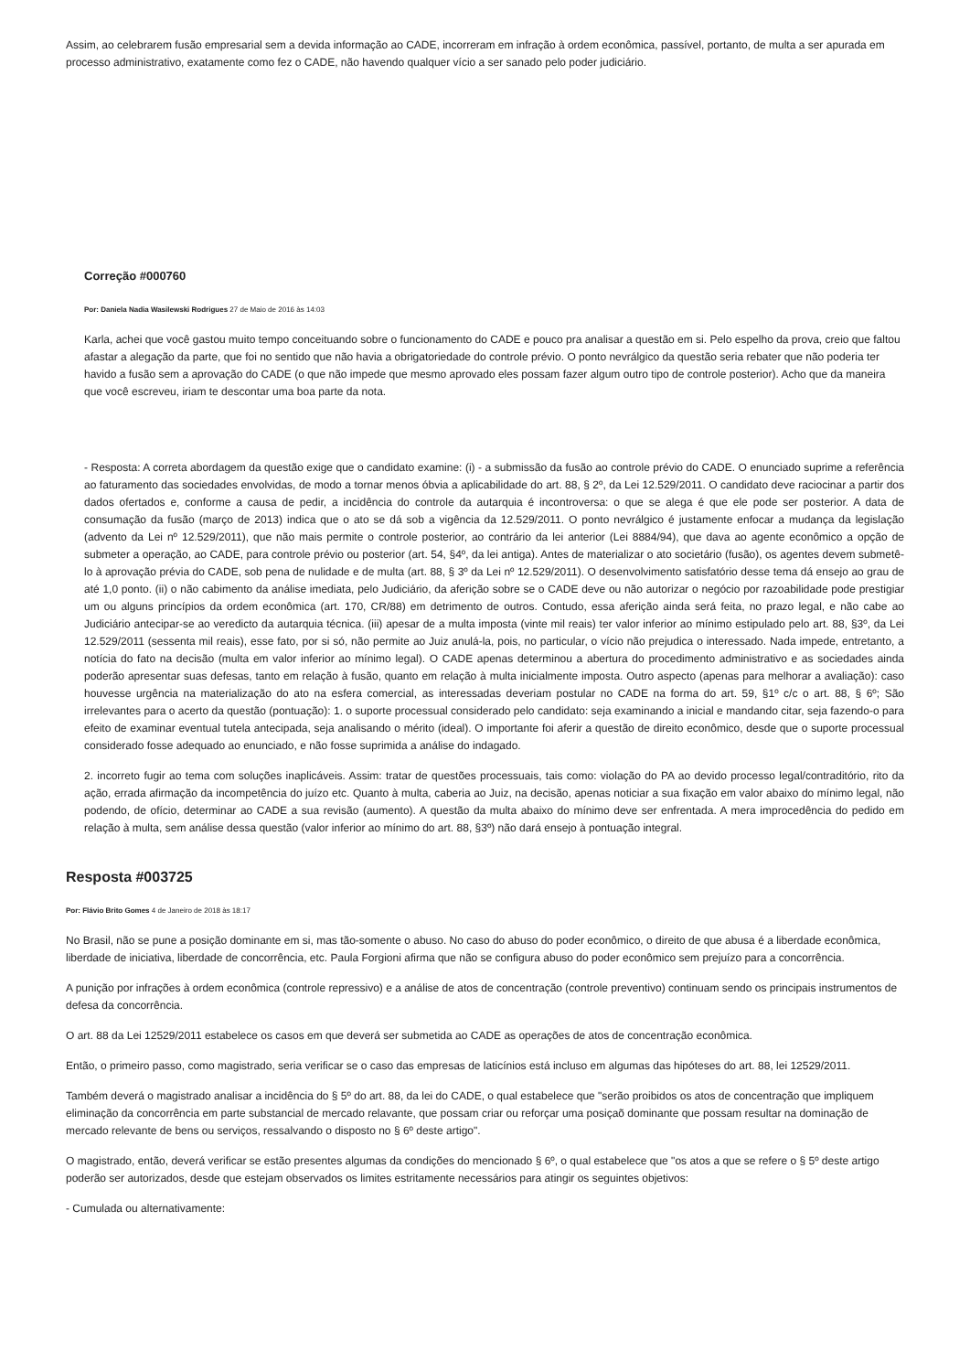Assim, ao celebrarem fusão empresarial sem a devida informação ao CADE, incorreram em infração à ordem econômica, passível, portanto, de multa a ser apurada em processo administrativo, exatamente como fez o CADE, não havendo qualquer vício a ser sanado pelo poder judiciário.
Correção #000760
Por: Daniela Nadia Wasilewski Rodrigues 27 de Maio de 2016 às 14:03
Karla, achei que você gastou muito tempo conceituando sobre o funcionamento do CADE e pouco pra analisar a questão em si. Pelo espelho da prova, creio que faltou afastar a alegação da parte, que foi no sentido que não havia a obrigatoriedade do controle prévio. O ponto nevrálgico da questão seria rebater que não poderia ter havido a fusão sem a aprovação do CADE (o que não impede que mesmo aprovado eles possam fazer algum outro tipo de controle posterior). Acho que da maneira que você escreveu, iriam te descontar uma boa parte da nota.
- Resposta: A correta abordagem da questão exige que o candidato examine: (i) - a submissão da fusão ao controle prévio do CADE. O enunciado suprime a referência ao faturamento das sociedades envolvidas, de modo a tornar menos óbvia a aplicabilidade do art. 88, § 2º, da Lei 12.529/2011. O candidato deve raciocinar a partir dos dados ofertados e, conforme a causa de pedir, a incidência do controle da autarquia é incontroversa: o que se alega é que ele pode ser posterior. A data de consumação da fusão (março de 2013) indica que o ato se dá sob a vigência da 12.529/2011. O ponto nevrálgico é justamente enfocar a mudança da legislação (advento da Lei nº 12.529/2011), que não mais permite o controle posterior, ao contrário da lei anterior (Lei 8884/94), que dava ao agente econômico a opção de submeter a operação, ao CADE, para controle prévio ou posterior (art. 54, §4º, da lei antiga). Antes de materializar o ato societário (fusão), os agentes devem submetê-lo à aprovação prévia do CADE, sob pena de nulidade e de multa (art. 88, § 3º da Lei nº 12.529/2011). O desenvolvimento satisfatório desse tema dá ensejo ao grau de até 1,0 ponto. (ii) o não cabimento da análise imediata, pelo Judiciário, da aferição sobre se o CADE deve ou não autorizar o negócio por razoabilidade pode prestigiar um ou alguns princípios da ordem econômica (art. 170, CR/88) em detrimento de outros. Contudo, essa aferição ainda será feita, no prazo legal, e não cabe ao Judiciário antecipar-se ao veredicto da autarquia técnica. (iii) apesar de a multa imposta (vinte mil reais) ter valor inferior ao mínimo estipulado pelo art. 88, §3º, da Lei 12.529/2011 (sessenta mil reais), esse fato, por si só, não permite ao Juiz anulá-la, pois, no particular, o vício não prejudica o interessado. Nada impede, entretanto, a notícia do fato na decisão (multa em valor inferior ao mínimo legal). O CADE apenas determinou a abertura do procedimento administrativo e as sociedades ainda poderão apresentar suas defesas, tanto em relação à fusão, quanto em relação à multa inicialmente imposta. Outro aspecto (apenas para melhorar a avaliação): caso houvesse urgência na materialização do ato na esfera comercial, as interessadas deveriam postular no CADE na forma do art. 59, §1º c/c o art. 88, § 6º; São irrelevantes para o acerto da questão (pontuação): 1. o suporte processual considerado pelo candidato: seja examinando a inicial e mandando citar, seja fazendo-o para efeito de examinar eventual tutela antecipada, seja analisando o mérito (ideal). O importante foi aferir a questão de direito econômico, desde que o suporte processual considerado fosse adequado ao enunciado, e não fosse suprimida a análise do indagado.
2. incorreto fugir ao tema com soluções inaplicáveis. Assim: tratar de questões processuais, tais como: violação do PA ao devido processo legal/contraditório, rito da ação, errada afirmação da incompetência do juízo etc. Quanto à multa, caberia ao Juiz, na decisão, apenas noticiar a sua fixação em valor abaixo do mínimo legal, não podendo, de ofício, determinar ao CADE a sua revisão (aumento). A questão da multa abaixo do mínimo deve ser enfrentada. A mera improcedência do pedido em relação à multa, sem análise dessa questão (valor inferior ao mínimo do art. 88, §3º) não dará ensejo à pontuação integral.
Resposta #003725
Por: Flávio Brito Gomes 4 de Janeiro de 2018 às 18:17
No Brasil, não se pune a posição dominante em si, mas tão-somente o abuso. No caso do abuso do poder econômico, o direito de que abusa é a liberdade econômica, liberdade de iniciativa, liberdade de concorrência, etc. Paula Forgioni afirma que não se configura abuso do poder econômico sem prejuízo para a concorrência.
A punição por infrações à ordem econômica (controle repressivo) e a análise de atos de concentração (controle preventivo) continuam sendo os principais instrumentos de defesa da concorrência.
O art. 88 da Lei 12529/2011 estabelece os casos em que deverá ser submetida ao CADE as operações de atos de concentração econômica.
Então, o primeiro passo, como magistrado, seria verificar se o caso das empresas de laticínios está incluso em algumas das hipóteses do art. 88, lei 12529/2011.
Também deverá o magistrado analisar a incidência do § 5º do art. 88, da lei do CADE, o qual estabelece que "serão proibidos os atos de concentração que impliquem eliminação da concorrência em parte substancial de mercado relavante, que possam criar ou reforçar uma posiçaõ dominante que possam resultar na dominação de mercado relevante de bens ou serviços, ressalvando o disposto no § 6º deste artigo".
O magistrado, então, deverá verificar se estão presentes algumas da condições do mencionado § 6º, o qual estabelece que "os atos a que se refere o § 5º deste artigo poderão ser autorizados, desde que estejam observados os limites estritamente necessários para atingir os seguintes objetivos:
- Cumulada ou alternativamente: